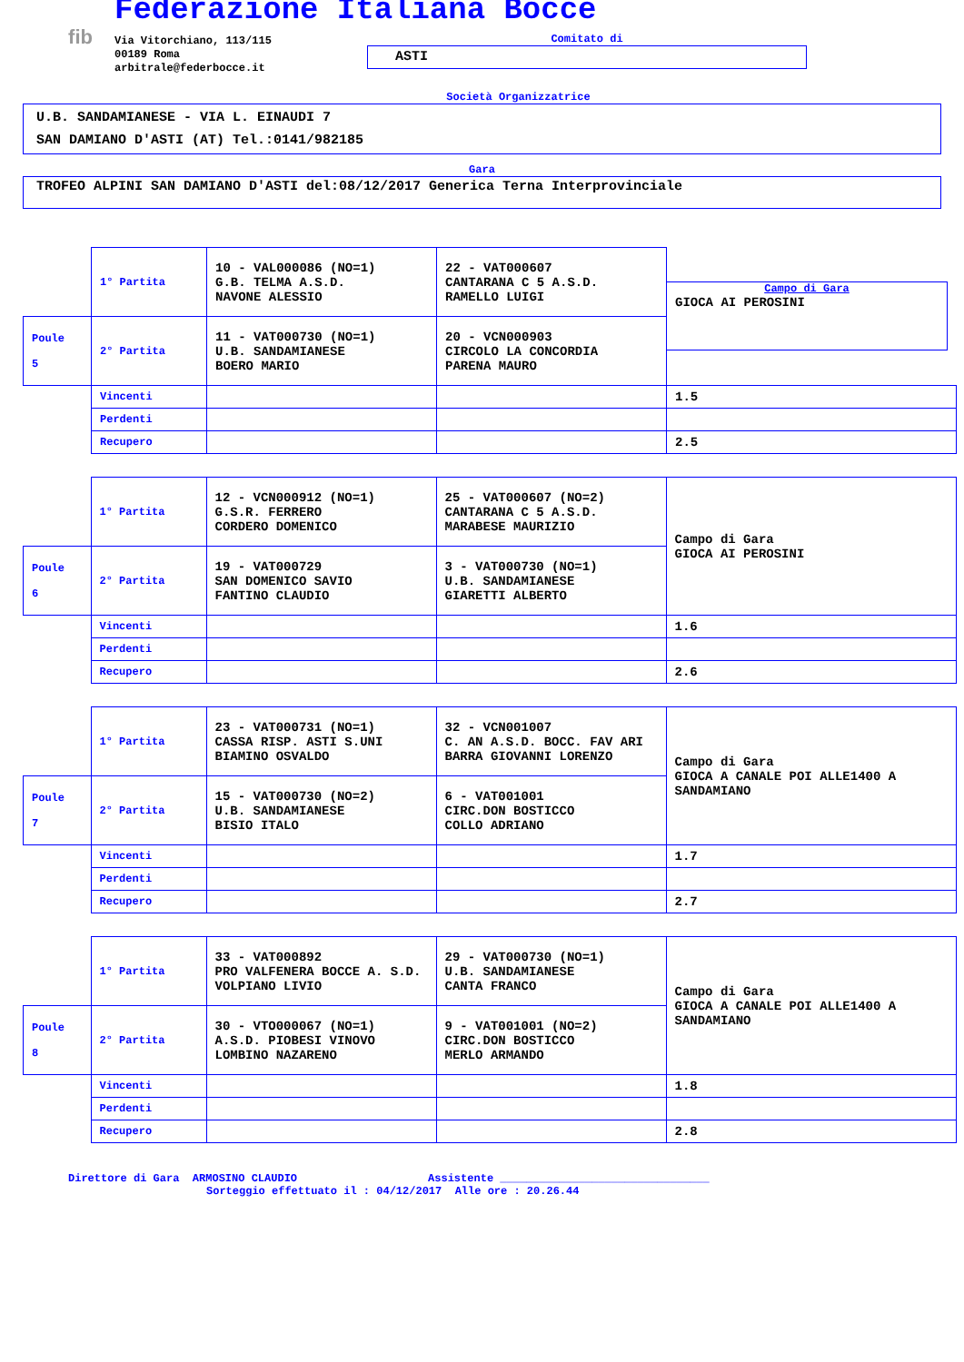fib
Federazione Italiana Bocce
Via Vitorchiano, 113/115
00189 Roma
arbitrale@federbocce.it
Comitato di
ASTI
Società Organizzatrice
U.B. SANDAMIANESE - VIA L. EINAUDI 7
SAN DAMIANO D'ASTI (AT) Tel.:0141/982185
Gara
TROFEO ALPINI SAN DAMIANO D'ASTI del:08/12/2017 Generica Terna Interprovinciale
| | 1° Partita | 10 - VAL000086 (NO=1) G.B. TELMA A.S.D. NAVONE ALESSIO | 22 - VAT000607 CANTARANA C 5 A.S.D. RAMELLO LUIGI | Campo di Gara GIOCA AI PEROSINI |
| Poule 5 | 2° Partita | 11 - VAT000730 (NO=1) U.B. SANDAMIANESE BOERO MARIO | 20 - VCN000903 CIRCOLO LA CONCORDIA PARENA MAURO | |
| | Vincenti | | | 1.5 |
| | Perdenti | | | |
| | Recupero | | | 2.5 |
| | 1° Partita | 12 - VCN000912 (NO=1) G.S.R. FERRERO CORDERO DOMENICO | 25 - VAT000607 (NO=2) CANTARANA C 5 A.S.D. MARABESE MAURIZIO | Campo di Gara GIOCA AI PEROSINI |
| Poule 6 | 2° Partita | 19 - VAT000729 SAN DOMENICO SAVIO FANTINO CLAUDIO | 3 - VAT000730 (NO=1) U.B. SANDAMIANESE GIARETTI ALBERTO | |
| | Vincenti | | | 1.6 |
| | Perdenti | | | |
| | Recupero | | | 2.6 |
| | 1° Partita | 23 - VAT000731 (NO=1) CASSA RISP. ASTI S.UNI BIAMINO OSVALDO | 32 - VCN001007 C. AN A.S.D. BOCC. FAV ARI BARRA GIOVANNI LORENZO | Campo di Gara GIOCA A CANALE POI ALLE1400 A SANDAMIANO |
| Poule 7 | 2° Partita | 15 - VAT000730 (NO=2) U.B. SANDAMIANESE BISIO ITALO | 6 - VAT001001 CIRC.DON BOSTICCO COLLO ADRIANO | |
| | Vincenti | | | 1.7 |
| | Perdenti | | | |
| | Recupero | | | 2.7 |
| | 1° Partita | 33 - VAT000892 PRO VALFENERA BOCCE A. S.D. VOLPIANO LIVIO | 29 - VAT000730 (NO=1) U.B. SANDAMIANESE CANTA FRANCO | Campo di Gara GIOCA A CANALE POI ALLE1400 A SANDAMIANO |
| Poule 8 | 2° Partita | 30 - VTO000067 (NO=1) A.S.D. PIOBESI VINOVO LOMBINO NAZARENO | 9 - VAT001001 (NO=2) CIRC.DON BOSTICCO MERLO ARMANDO | |
| | Vincenti | | | 1.8 |
| | Perdenti | | | |
| | Recupero | | | 2.8 |
Direttore di Gara ARMOSINO CLAUDIO Assistente ________________________________
Sorteggio effettuato il : 04/12/2017 Alle ore : 20.26.44